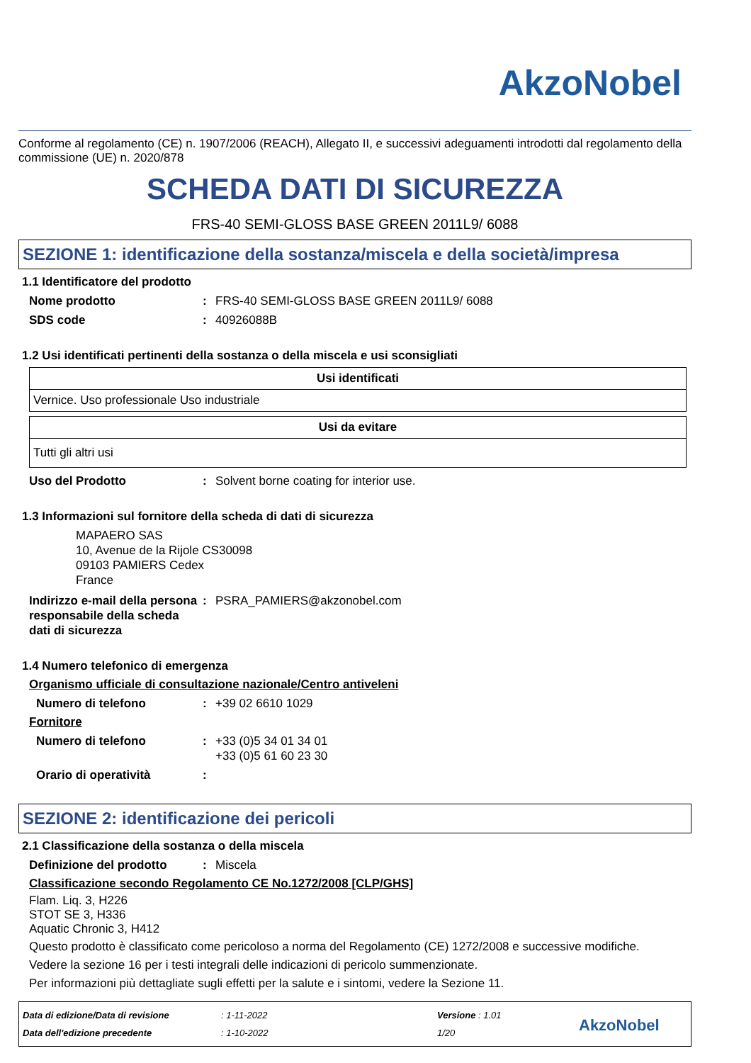AkzoNobel
Conforme al regolamento (CE) n. 1907/2006 (REACH), Allegato II, e successivi adeguamenti introdotti dal regolamento della commissione (UE) n. 2020/878
SCHEDA DATI DI SICUREZZA
FRS-40 SEMI-GLOSS BASE GREEN 2011L9/ 6088
SEZIONE 1: identificazione della sostanza/miscela e della società/impresa
1.1 Identificatore del prodotto
Nome prodotto : FRS-40 SEMI-GLOSS BASE GREEN 2011L9/ 6088
SDS code : 40926088B
1.2 Usi identificati pertinenti della sostanza o della miscela e usi sconsigliati
| Usi identificati |
| --- |
| Vernice. Uso professionale Uso industriale |
| Usi da evitare |
| --- |
| Tutti gli altri usi |
Uso del Prodotto : Solvent borne coating for interior use.
1.3 Informazioni sul fornitore della scheda di dati di sicurezza
MAPAERO SAS
10, Avenue de la Rijole CS30098
09103 PAMIERS Cedex
France
Indirizzo e-mail della persona responsabile della scheda dati di sicurezza
: PSRA_PAMIERS@akzonobel.com
1.4 Numero telefonico di emergenza
Organismo ufficiale di consultazione nazionale/Centro antiveleni
Numero di telefono : +39 02 6610 1029
Fornitore
Numero di telefono : +33 (0)5 34 01 34 01
+33 (0)5 61 60 23 30
Orario di operatività :
SEZIONE 2: identificazione dei pericoli
2.1 Classificazione della sostanza o della miscela
Definizione del prodotto : Miscela
Classificazione secondo Regolamento CE No.1272/2008 [CLP/GHS]
Flam. Liq. 3, H226
STOT SE 3, H336
Aquatic Chronic 3, H412
Questo prodotto è classificato come pericoloso a norma del Regolamento (CE) 1272/2008 e successive modifiche.
Vedere la sezione 16 per i testi integrali delle indicazioni di pericolo summenzionate.
Per informazioni più dettagliate sugli effetti per la salute e i sintomi, vedere la Sezione 11.
Data di edizione/Data di revisione
Data dell'edizione precedente
: 1-11-2022
: 1-10-2022
Versione : 1.01
1/20
AkzoNobel